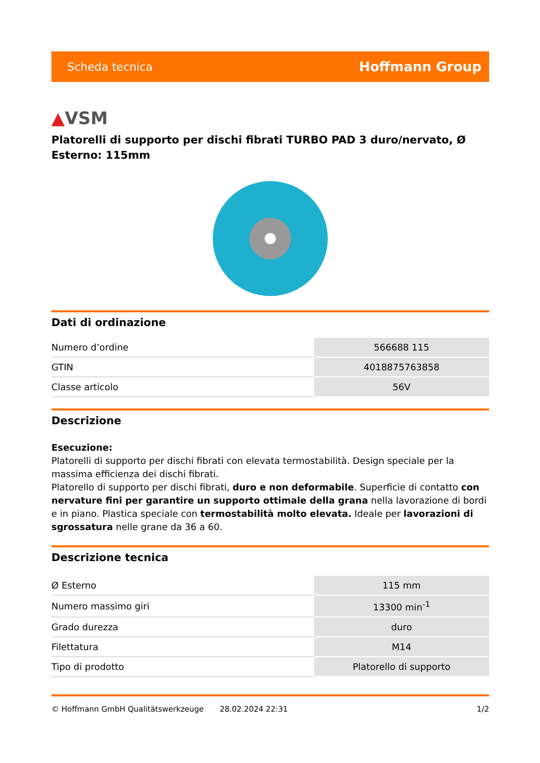Scheda tecnica Hoffmann Group
▲VSM
Platorelli di supporto per dischi fibrati TURBO PAD 3 duro/nervato, Ø Esterno: 115mm
Dati di ordinazione
| Numero d’ordine | 566688 115 |
| GTIN | 4018875763858 |
| Classe articolo | 56V |
Descrizione
Esecuzione:
Platorelli di supporto per dischi fibrati con elevata termostabilità. Design speciale per la massima efficienza dei dischi fibrati.
Platorello di supporto per dischi fibrati, duro e non deformabile. Superficie di contatto con nervature fini per garantire un supporto ottimale della grana nella lavorazione di bordi e in piano. Plastica speciale con termostabilità molto elevata. Ideale per lavorazioni di sgrossatura nelle grane da 36 a 60.
Descrizione tecnica
| Ø Esterno | 115 mm |
| Numero massimo giri | 13300 min<sup>-1</sup> |
| Grado durezza | duro |
| Filettatura | M14 |
| Tipo di prodotto | Platorello di supporto |
© Hoffmann GmbH Qualitätswerkzeuge 28.02.2024 22:31 1/2